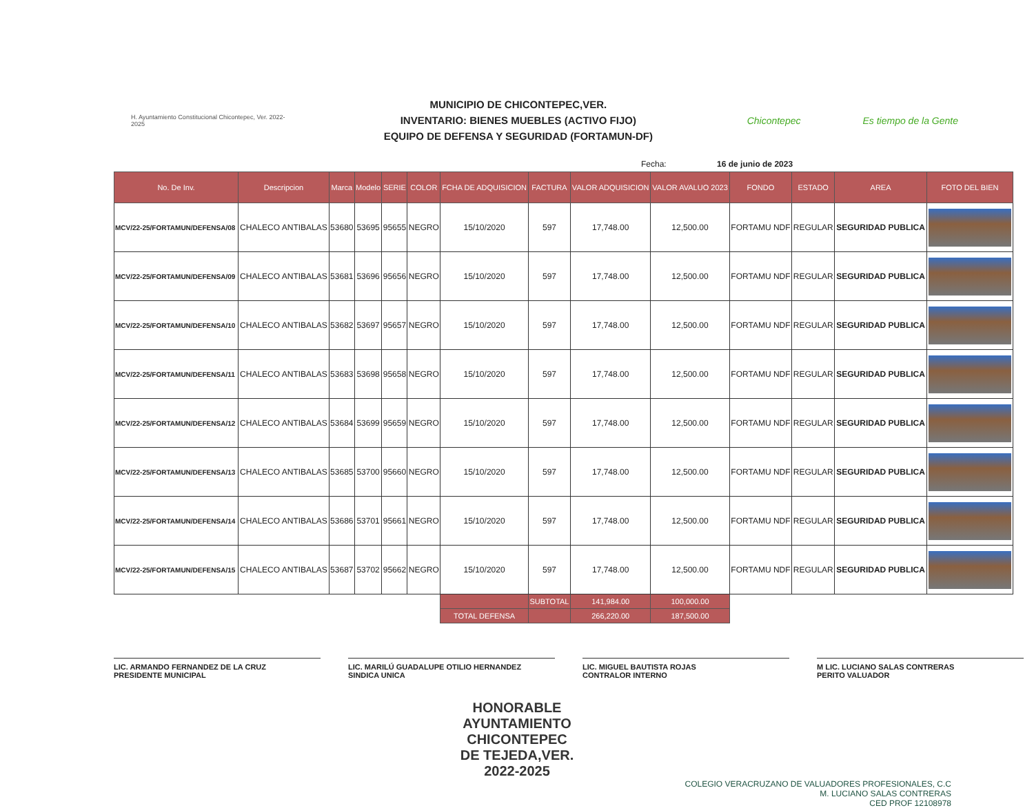H. Ayuntamiento Constitucional Chicontepec, Ver. 2022-2025
MUNICIPIO DE CHICONTEPEC,VER.
INVENTARIO: BIENES MUEBLES (ACTIVO FIJO)
EQUIPO DE DEFENSA Y SEGURIDAD (FORTAMUN-DF)
Chicontepec Es tiempo de la Gente
Fecha: 16 de junio de 2023
| No. De Inv. | Descripcion | Marca | Modelo | SERIE | COLOR | FCHA DE ADQUISICION | FACTURA | VALOR ADQUISICION | VALOR AVALUO 2023 | FONDO | ESTADO | AREA | FOTO DEL BIEN |
| --- | --- | --- | --- | --- | --- | --- | --- | --- | --- | --- | --- | --- | --- |
| MCV/22-25/FORTAMUN/DEFENSA/08 | CHALECO ANTIBALAS | 53680 | 53695 | 95655 | NEGRO | 15/10/2020 | 597 | 17,748.00 | 12,500.00 | FORTAMU NDF | REGULAR | SEGURIDAD PUBLICA | |
| MCV/22-25/FORTAMUN/DEFENSA/09 | CHALECO ANTIBALAS | 53681 | 53696 | 95656 | NEGRO | 15/10/2020 | 597 | 17,748.00 | 12,500.00 | FORTAMU NDF | REGULAR | SEGURIDAD PUBLICA | |
| MCV/22-25/FORTAMUN/DEFENSA/10 | CHALECO ANTIBALAS | 53682 | 53697 | 95657 | NEGRO | 15/10/2020 | 597 | 17,748.00 | 12,500.00 | FORTAMU NDF | REGULAR | SEGURIDAD PUBLICA | |
| MCV/22-25/FORTAMUN/DEFENSA/11 | CHALECO ANTIBALAS | 53683 | 53698 | 95658 | NEGRO | 15/10/2020 | 597 | 17,748.00 | 12,500.00 | FORTAMU NDF | REGULAR | SEGURIDAD PUBLICA | |
| MCV/22-25/FORTAMUN/DEFENSA/12 | CHALECO ANTIBALAS | 53684 | 53699 | 95659 | NEGRO | 15/10/2020 | 597 | 17,748.00 | 12,500.00 | FORTAMU NDF | REGULAR | SEGURIDAD PUBLICA | |
| MCV/22-25/FORTAMUN/DEFENSA/13 | CHALECO ANTIBALAS | 53685 | 53700 | 95660 | NEGRO | 15/10/2020 | 597 | 17,748.00 | 12,500.00 | FORTAMU NDF | REGULAR | SEGURIDAD PUBLICA | |
| MCV/22-25/FORTAMUN/DEFENSA/14 | CHALECO ANTIBALAS | 53686 | 53701 | 95661 | NEGRO | 15/10/2020 | 597 | 17,748.00 | 12,500.00 | FORTAMU NDF | REGULAR | SEGURIDAD PUBLICA | |
| MCV/22-25/FORTAMUN/DEFENSA/15 | CHALECO ANTIBALAS | 53687 | 53702 | 95662 | NEGRO | 15/10/2020 | 597 | 17,748.00 | 12,500.00 | FORTAMU NDF | REGULAR | SEGURIDAD PUBLICA | |
| | | | | | | | SUBTOTAL | 141,984.00 | 100,000.00 | | | | |
| | | | | | | TOTAL DEFENSA | | 266,220.00 | 187,500.00 | | | | |
LIC. ARMANDO FERNANDEZ DE LA CRUZ
PRESIDENTE MUNICIPAL
LIC. MARILÚ GUADALUPE OTILIO HERNANDEZ
SINDICA UNICA
LIC. MIGUEL BAUTISTA ROJAS
CONTRALOR INTERNO
M LIC. LUCIANO SALAS CONTRERAS
PERITO VALUADOR
HONORABLE
AYUNTAMIENTO
CHICONTEPEC
DE TEJEDA,VER.
2022-2025
COLEGIO VERACRUZANO DE VALUADORES PROFESIONALES, C.C
M. LUCIANO SALAS CONTRERAS
CED PROF 12108978